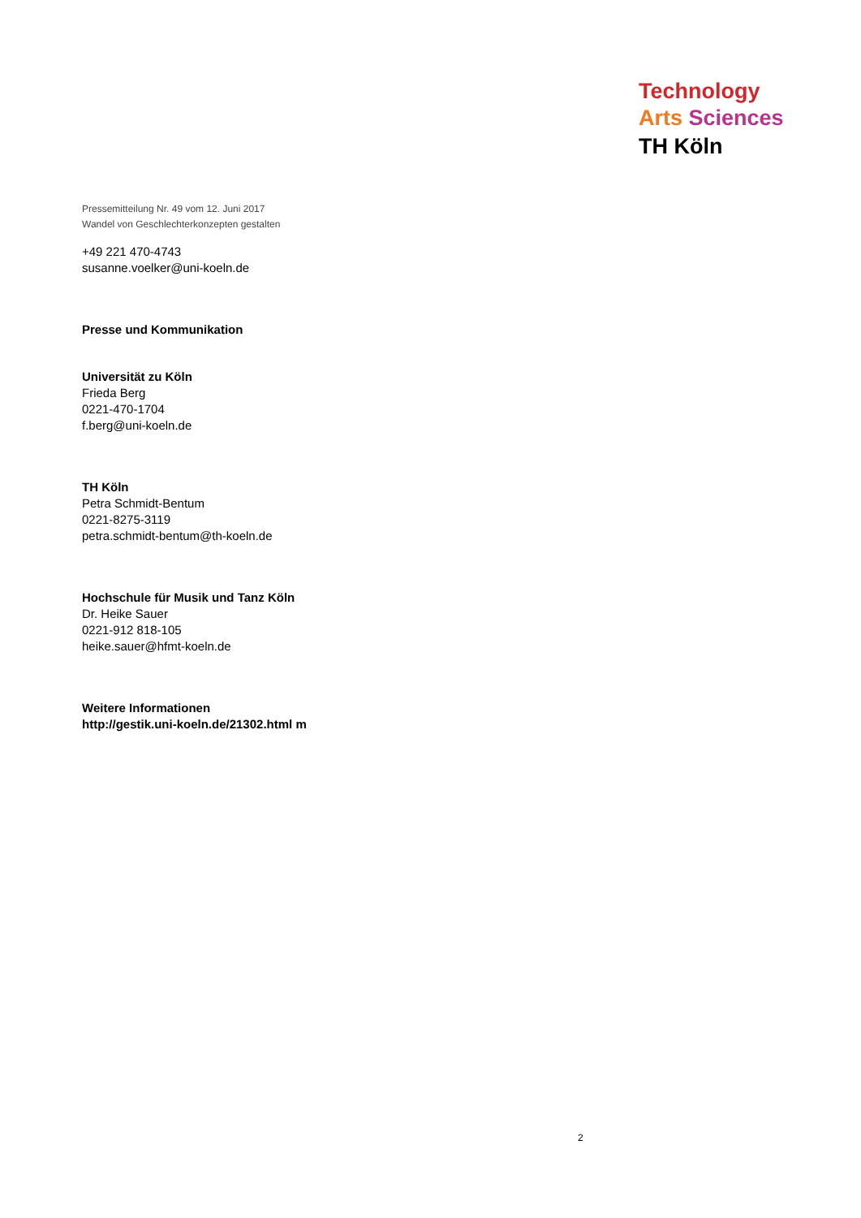Technology
Arts Sciences
TH Köln
Pressemitteilung Nr. 49 vom 12. Juni 2017
Wandel von Geschlechterkonzepten gestalten
+49 221 470-4743
susanne.voelker@uni-koeln.de
Presse und Kommunikation
Universität zu Köln
Frieda Berg
0221-470-1704
f.berg@uni-koeln.de
TH Köln
Petra Schmidt-Bentum
0221-8275-3119
petra.schmidt-bentum@th-koeln.de
Hochschule für Musik und Tanz Köln
Dr. Heike Sauer
0221-912 818-105
heike.sauer@hfmt-koeln.de
Weitere Informationen
http://gestik.uni-koeln.de/21302.html m
2